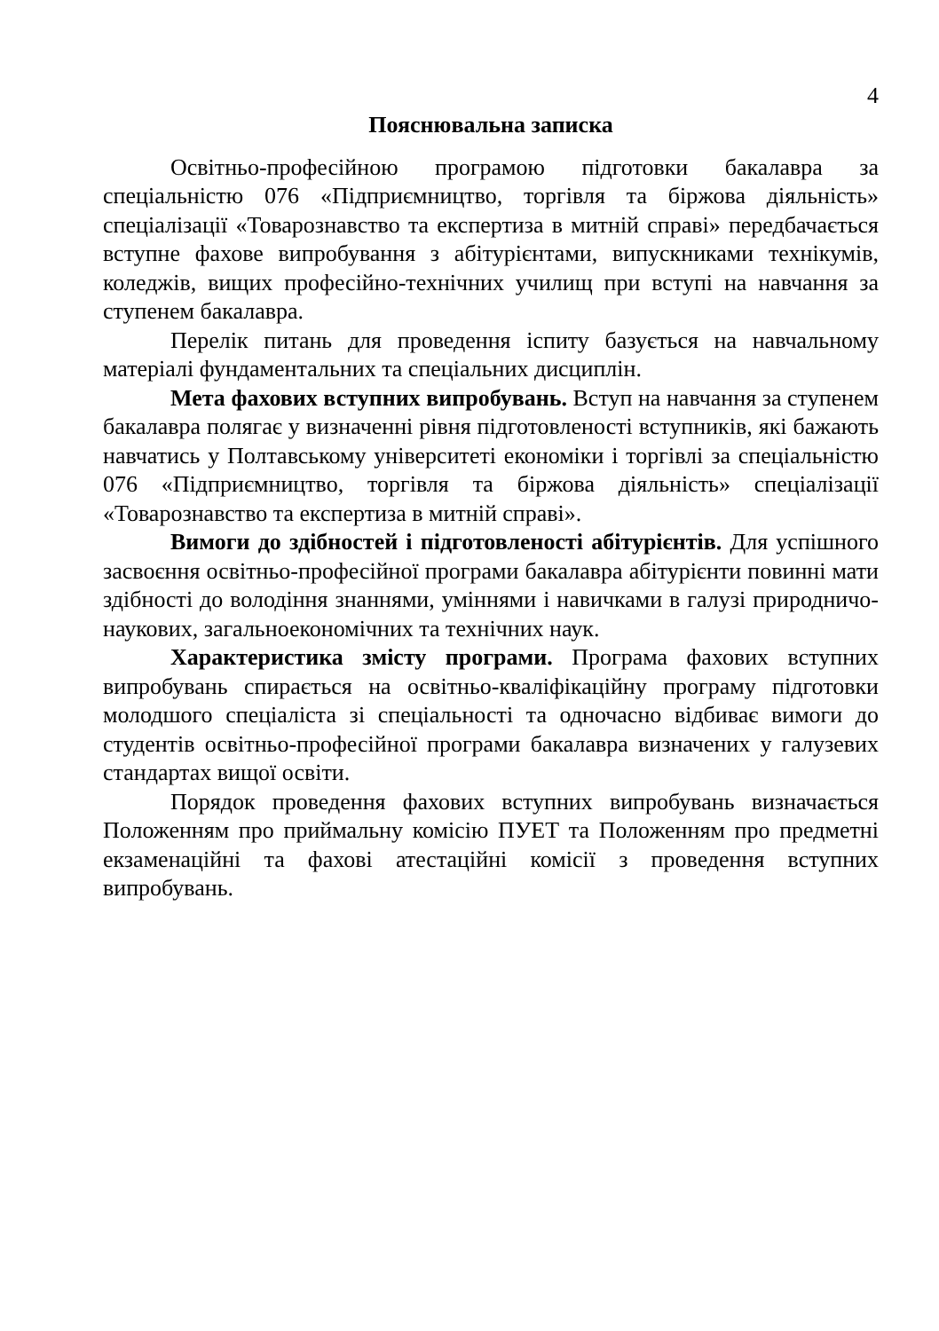4
Пояснювальна записка
Освітньо-професійною програмою підготовки бакалавра за спеціальністю 076 «Підприємництво, торгівля та біржова діяльність» спеціалізації «Товарознавство та експертиза в митній справі» передбачається вступне фахове випробування з абітурієнтами, випускниками технікумів, коледжів, вищих професійно-технічних училищ при вступі на навчання за ступенем бакалавра.
Перелік питань для проведення іспиту базується на навчальному матеріалі фундаментальних та спеціальних дисциплін.
Мета фахових вступних випробувань. Вступ на навчання за ступенем бакалавра полягає у визначенні рівня підготовленості вступників, які бажають навчатись у Полтавському університеті економіки і торгівлі за спеціальністю 076 «Підприємництво, торгівля та біржова діяльність» спеціалізації «Товарознавство та експертиза в митній справі».
Вимоги до здібностей і підготовленості абітурієнтів. Для успішного засвоєння освітньо-професійної програми бакалавра абітурієнти повинні мати здібності до володіння знаннями, уміннями і навичками в галузі природничо-наукових, загальноекономічних та технічних наук.
Характеристика змісту програми. Програма фахових вступних випробувань спирається на освітньо-кваліфікаційну програму підготовки молодшого спеціаліста зі спеціальності та одночасно відбиває вимоги до студентів освітньо-професійної програми бакалавра визначених у галузевих стандартах вищої освіти.
Порядок проведення фахових вступних випробувань визначається Положенням про приймальну комісію ПУЕТ та Положенням про предметні екзаменаційні та фахові атестаційні комісії з проведення вступних випробувань.